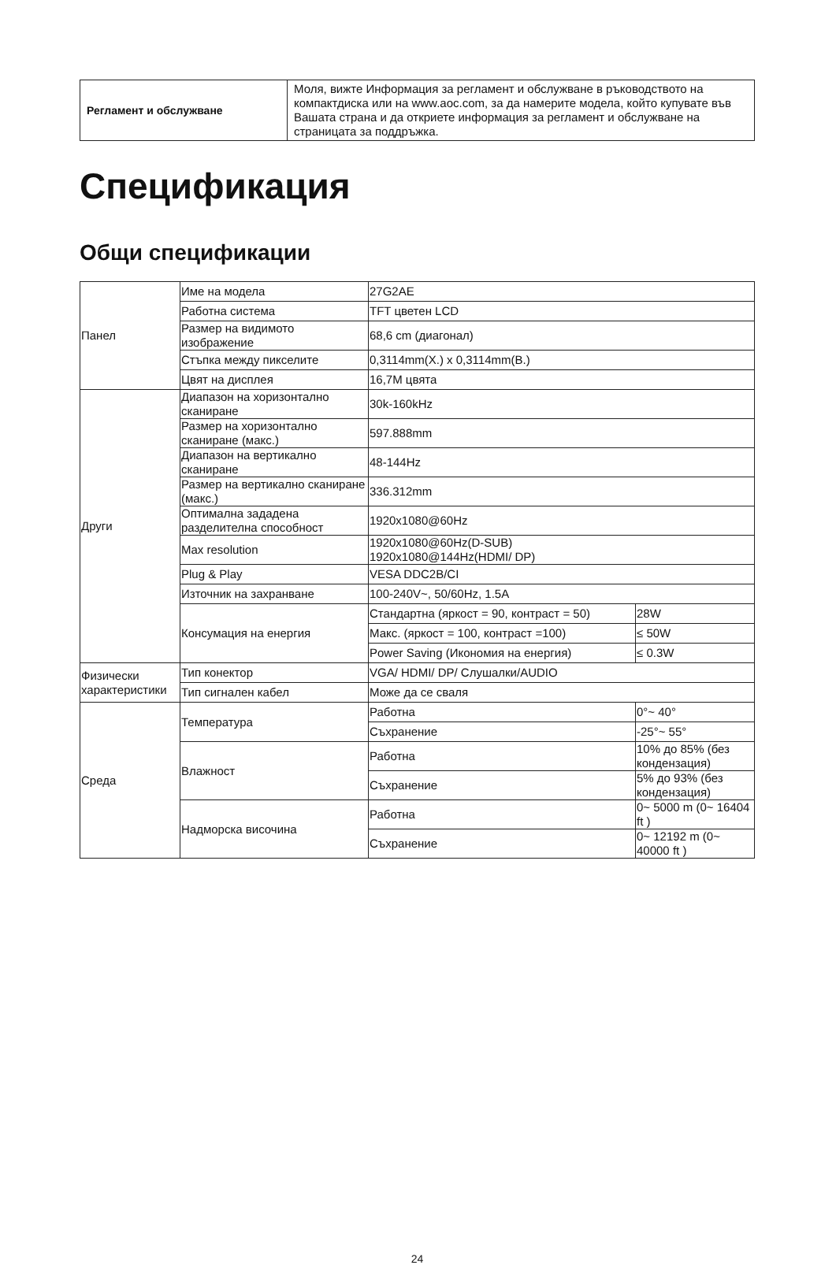| Регламент и обслужване | Моля, вижте Информация за регламент и обслужване в ръководството на компактдиска или на www.aoc.com, за да намерите модела, който купувате във Вашата страна и да откриете информация за регламент и обслужване на страницата за поддръжка. |
Спецификация
Общи спецификации
| Панел | Име на модела | 27G2AE | |
| | Работна система | TFT цветен LCD | |
| | Размер на видимото изображение | 68,6 cm (диагонал) | |
| | Стъпка между пикселите | 0,3114mm(Х.) x 0,3114mm(В.) | |
| | Цвят на дисплея | 16,7M цвята | |
| Други | Диапазон на хоризонтално сканиране | 30k-160kHz | |
| | Размер на хоризонтално сканиране (макс.) | 597.888mm | |
| | Диапазон на вертикално сканиране | 48-144Hz | |
| | Размер на вертикално сканиране (макс.) | 336.312mm | |
| | Оптимална зададена разделителна способност | 1920x1080@60Hz | |
| | Max resolution | 1920x1080@60Hz(D-SUB) 1920x1080@144Hz(HDMI/ DP) | |
| | Plug & Play | VESA DDC2B/CI | |
| | Източник на захранване | 100-240V~, 50/60Hz, 1.5A | |
| | Консумация на енергия | Стандартна (яркост = 90, контраст = 50) | 28W |
| | | Макс. (яркост = 100, контраст =100) | ≤ 50W |
| | | Power Saving (Икономия на енергия) | ≤ 0.3W |
| Физически характеристики | Тип конектор | VGA/ HDMI/ DP/ Слушалки/AUDIO | |
| | Тип сигнален кабел | Може да се сваля | |
| Среда | Температура | Работна | 0°~ 40° |
| | | Съхранение | -25°~ 55° |
| | Влажност | Работна | 10% до 85% (без кондензация) |
| | | Съхранение | 5% до 93% (без кондензация) |
| | Надморска височина | Работна | 0~ 5000 m (0~ 16404 ft ) |
| | | Съхранение | 0~ 12192 m (0~ 40000 ft ) |
24